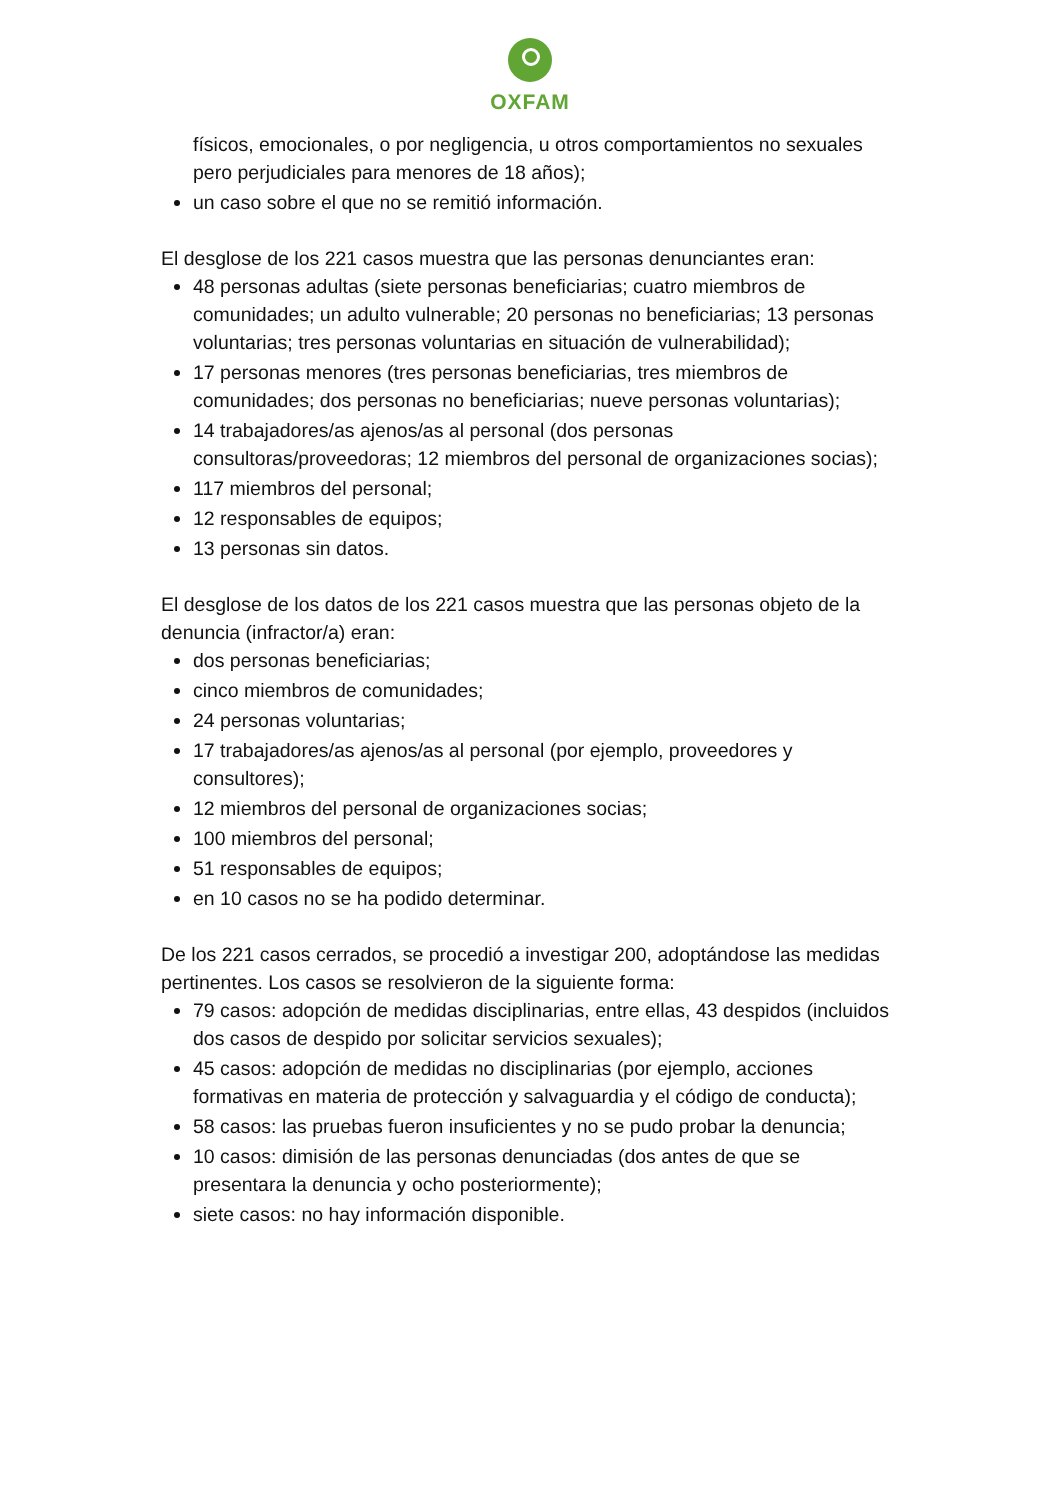OXFAM
físicos, emocionales, o por negligencia, u otros comportamientos no sexuales pero perjudiciales para menores de 18 años);
un caso sobre el que no se remitió información.
El desglose de los 221 casos muestra que las personas denunciantes eran:
48 personas adultas (siete personas beneficiarias; cuatro miembros de comunidades; un adulto vulnerable; 20 personas no beneficiarias; 13 personas voluntarias; tres personas voluntarias en situación de vulnerabilidad);
17 personas menores (tres personas beneficiarias, tres miembros de comunidades; dos personas no beneficiarias; nueve personas voluntarias);
14 trabajadores/as ajenos/as al personal (dos personas consultoras/proveedoras; 12 miembros del personal de organizaciones socias);
117 miembros del personal;
12 responsables de equipos;
13 personas sin datos.
El desglose de los datos de los 221 casos muestra que las personas objeto de la denuncia (infractor/a) eran:
dos personas beneficiarias;
cinco miembros de comunidades;
24 personas voluntarias;
17 trabajadores/as ajenos/as al personal (por ejemplo, proveedores y consultores);
12 miembros del personal de organizaciones socias;
100 miembros del personal;
51 responsables de equipos;
en 10 casos no se ha podido determinar.
De los 221 casos cerrados, se procedió a investigar 200, adoptándose las medidas pertinentes. Los casos se resolvieron de la siguiente forma:
79 casos: adopción de medidas disciplinarias, entre ellas, 43 despidos (incluidos dos casos de despido por solicitar servicios sexuales);
45 casos: adopción de medidas no disciplinarias (por ejemplo, acciones formativas en materia de protección y salvaguardia y el código de conducta);
58 casos: las pruebas fueron insuficientes y no se pudo probar la denuncia;
10 casos: dimisión de las personas denunciadas (dos antes de que se presentara la denuncia y ocho posteriormente);
siete casos: no hay información disponible.